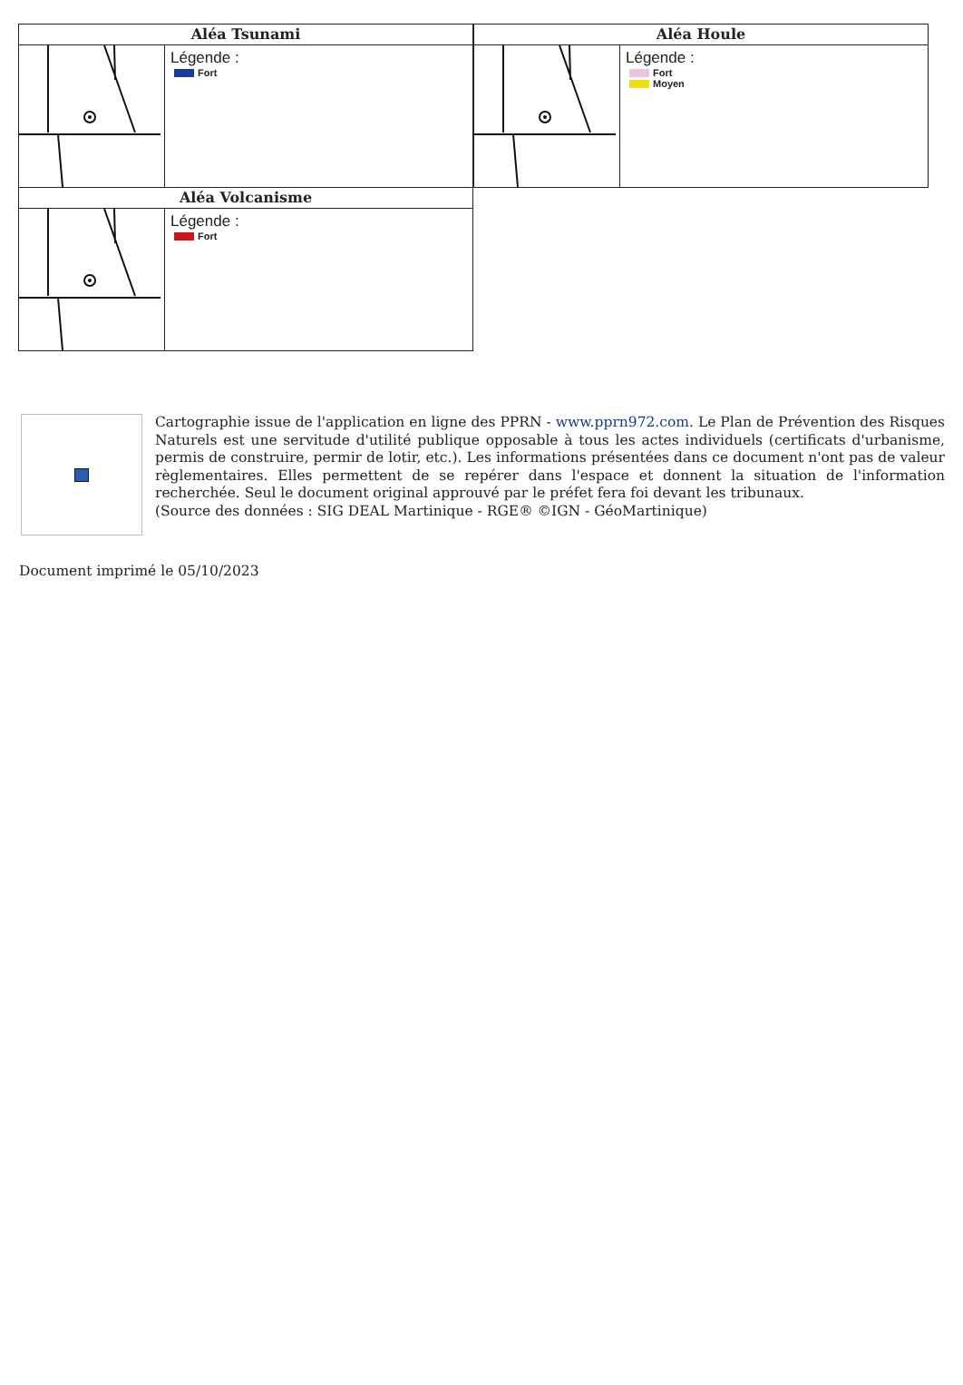Aléa Tsunami
Légende :
Fort
Aléa Houle
Légende :
Fort
Moyen
Aléa Volcanisme
Légende :
Fort
Cartographie issue de l'application en ligne des PPRN - www.pprn972.com. Le Plan de Prévention des Risques Naturels est une servitude d'utilité publique opposable à tous les actes individuels (certificats d'urbanisme, permis de construire, permir de lotir, etc.). Les informations présentées dans ce document n'ont pas de valeur règlementaires. Elles permettent de se repérer dans l'espace et donnent la situation de l'information recherchée. Seul le document original approuvé par le préfet fera foi devant les tribunaux.
(Source des données : SIG DEAL Martinique - RGE® ©IGN - GéoMartinique)
Document imprimé le 05/10/2023